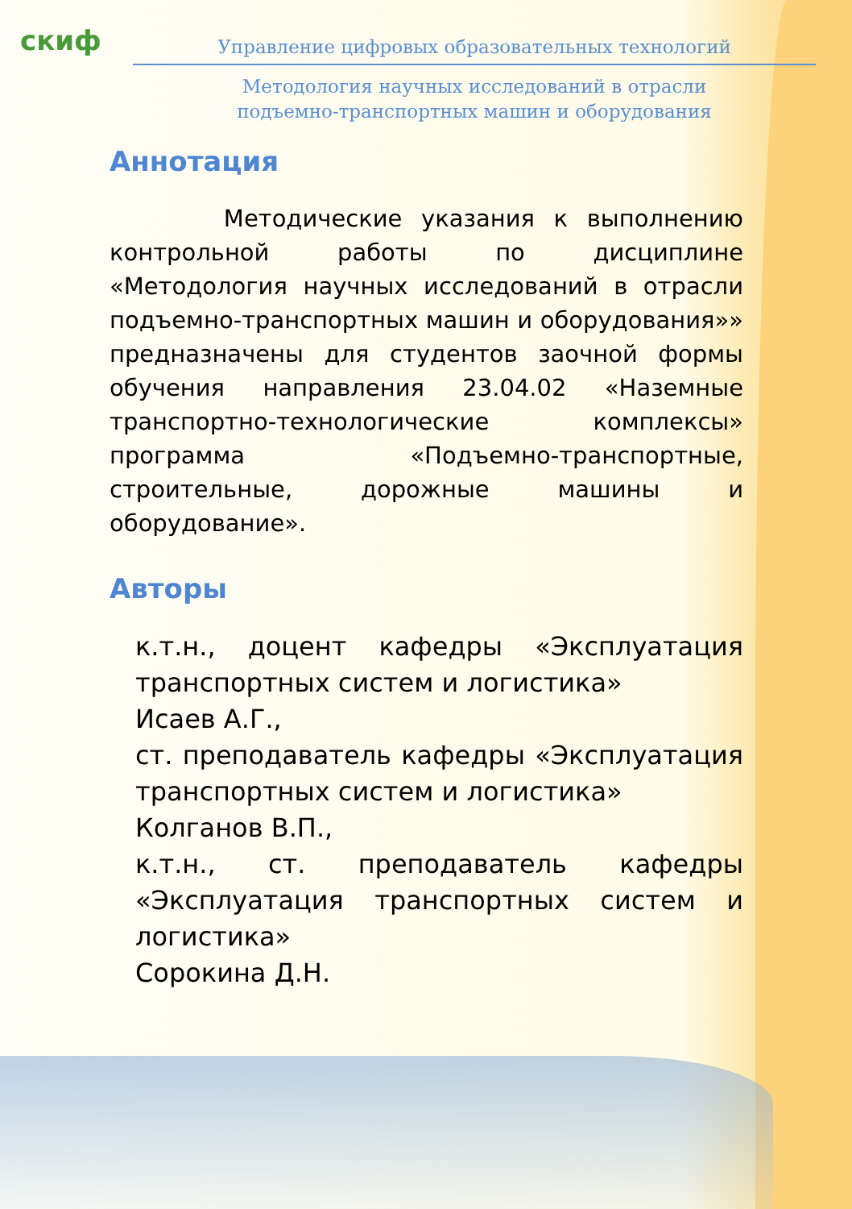cкиф
Управление цифровых образовательных технологий
Методология научных исследований в отрасли
подъемно-транспортных машин и оборудования
Аннотация
Методические указания к выполнению контрольной работы по дисциплине «Методология научных исследований в отрасли подъемно-транспортных машин и оборудования»» предназначены для студентов заочной формы обучения направления 23.04.02 «Наземные транспортно-технологические комплексы» программа «Подъемно-транспортные, строительные, дорожные машины и оборудование».
Авторы
к.т.н., доцент кафедры «Эксплуатация транспортных систем и логистика»
Исаев А.Г.,
ст. преподаватель кафедры «Эксплуатация транспортных систем и логистика»
Колганов В.П.,
к.т.н., ст. преподаватель кафедры «Эксплуатация транспортных систем и логистика»
Сорокина Д.Н.